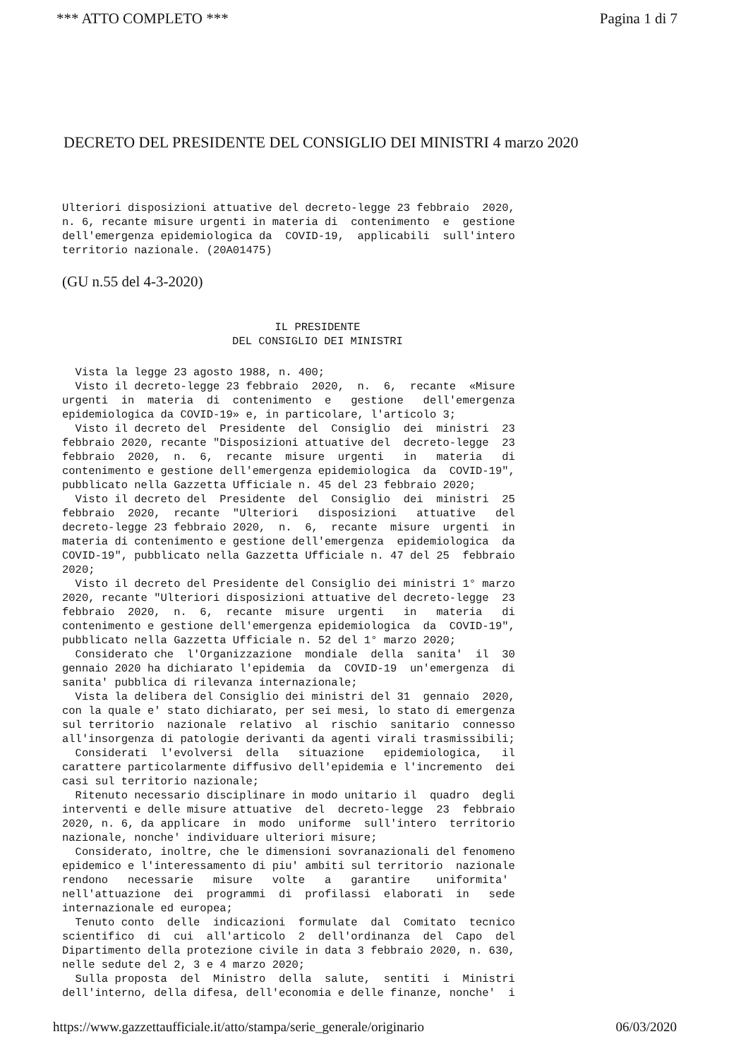*** ATTO COMPLETO *** Pagina 1 di 7
DECRETO DEL PRESIDENTE DEL CONSIGLIO DEI MINISTRI 4 marzo 2020
Ulteriori disposizioni attuative del decreto-legge 23 febbraio 2020, n. 6, recante misure urgenti in materia di contenimento e gestione dell'emergenza epidemiologica da COVID-19, applicabili sull'intero territorio nazionale. (20A01475)
(GU n.55 del 4-3-2020)
IL PRESIDENTE
DEL CONSIGLIO DEI MINISTRI
Vista la legge 23 agosto 1988, n. 400; Visto il decreto-legge 23 febbraio 2020, n. 6, recante «Misure urgenti in materia di contenimento e gestione dell'emergenza epidemiologica da COVID-19» e, in particolare, l'articolo 3; Visto il decreto del Presidente del Consiglio dei ministri 23 febbraio 2020, recante "Disposizioni attuative del decreto-legge 23 febbraio 2020, n. 6, recante misure urgenti in materia di contenimento e gestione dell'emergenza epidemiologica da COVID-19", pubblicato nella Gazzetta Ufficiale n. 45 del 23 febbraio 2020; Visto il decreto del Presidente del Consiglio dei ministri 25 febbraio 2020, recante "Ulteriori disposizioni attuative del decreto-legge 23 febbraio 2020, n. 6, recante misure urgenti in materia di contenimento e gestione dell'emergenza epidemiologica da COVID-19", pubblicato nella Gazzetta Ufficiale n. 47 del 25 febbraio 2020; Visto il decreto del Presidente del Consiglio dei ministri 1° marzo 2020, recante "Ulteriori disposizioni attuative del decreto-legge 23 febbraio 2020, n. 6, recante misure urgenti in materia di contenimento e gestione dell'emergenza epidemiologica da COVID-19", pubblicato nella Gazzetta Ufficiale n. 52 del 1° marzo 2020; Considerato che l'Organizzazione mondiale della sanita' il 30 gennaio 2020 ha dichiarato l'epidemia da COVID-19 un'emergenza di sanita' pubblica di rilevanza internazionale; Vista la delibera del Consiglio dei ministri del 31 gennaio 2020, con la quale e' stato dichiarato, per sei mesi, lo stato di emergenza sul territorio nazionale relativo al rischio sanitario connesso all'insorgenza di patologie derivanti da agenti virali trasmissibili; Considerati l'evolversi della situazione epidemiologica, il carattere particolarmente diffusivo dell'epidemia e l'incremento dei casi sul territorio nazionale; Ritenuto necessario disciplinare in modo unitario il quadro degli interventi e delle misure attuative del decreto-legge 23 febbraio 2020, n. 6, da applicare in modo uniforme sull'intero territorio nazionale, nonche' individuare ulteriori misure; Considerato, inoltre, che le dimensioni sovranazionali del fenomeno epidemico e l'interessamento di piu' ambiti sul territorio nazionale rendono necessarie misure volte a garantire uniformita' nell'attuazione dei programmi di profilassi elaborati in sede internazionale ed europea; Tenuto conto delle indicazioni formulate dal Comitato tecnico scientifico di cui all'articolo 2 dell'ordinanza del Capo del Dipartimento della protezione civile in data 3 febbraio 2020, n. 630, nelle sedute del 2, 3 e 4 marzo 2020; Sulla proposta del Ministro della salute, sentiti i Ministri dell'interno, della difesa, dell'economia e delle finanze, nonche' i
https://www.gazzettaufficiale.it/atto/stampa/serie_generale/originario 06/03/2020